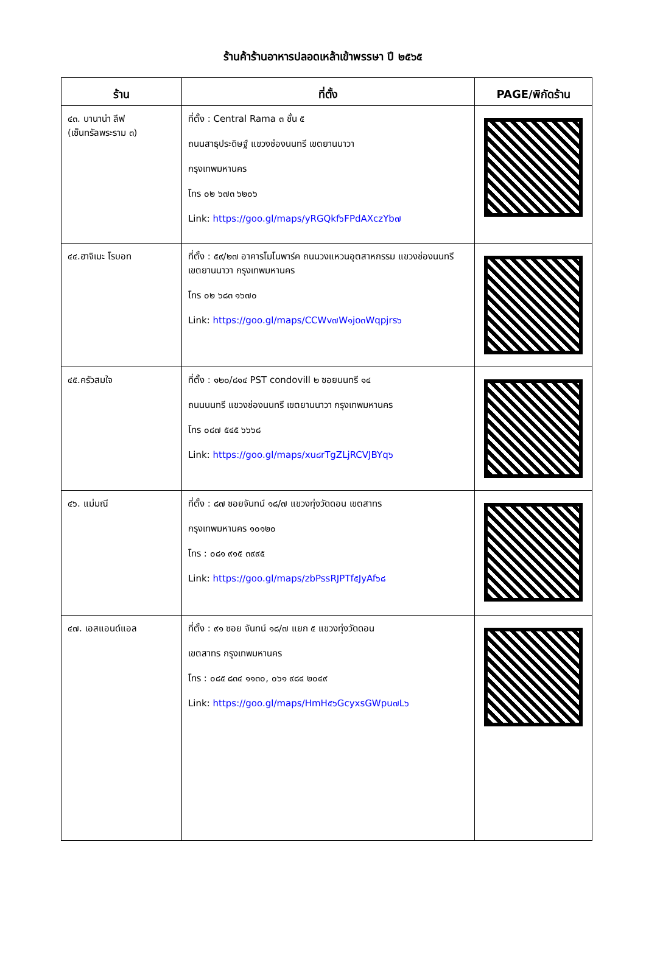ร้านค้าร้านอาหารปลอดเหล้าเข้าพรรษา ปี ๒๕๖๕
| ร้าน | ที่ตั้ง | PAGE/พิกัดร้าน |
| --- | --- | --- |
| ๔๓. บานาน่า ลีฟ (เซ็นทรัลพระราม ๓) | ที่ตั้ง : Central Rama ๓ ชั้น ๕ ถนนสาธุประดิษฐ์ แขวงช่องนนทรี เขตยานนาวา กรุงเทพมหานคร โทร ๐๒ ๖๗๓ ๖๒๐๖ Link: https://goo.gl/maps/yRGQkf๖FPdAXczYb๗ | |
| ๔๔.ฮาจิเมะ โรบอท | ที่ตั้ง : ๕๙/๒๗ อาคารโมโนพาร์ค ถนนวงแหวนอุตสาหกรรม แขวงช่องนนทรี เขตยานนาวา กรุงเทพมหานคร โทร ๐๒ ๖๘๓ ๑๖๗๐ Link: https://goo.gl/maps/CCWv๗W๑jo๓Wqpjrs๖ | |
| ๔๕.ครัวสมใจ | ที่ตั้ง : ๑๒๐/๘๑๔ PST condovill ๒ ซอยนนทรี ๑๔ ถนนนนทรี แขวงช่องนนทรี เขตยานนาวา กรุงเทพมหานคร โทร ๐๘๗ ๕๔๕ ๖๖๖๘ Link: https://goo.gl/maps/xu๘rTgZLjRCVJBYq๖ | |
| ๔๖. แม่มณี | ที่ตั้ง : ๘๗ ซอยจันทน์ ๑๘/๗ แขวงทุ่งวัดดอน เขตสาทร กรุงเทพมหานคร ๑๐๑๒๐ โทร : ๐๘๑ ๙๑๕ ๓๙๙๕ Link: https://goo.gl/maps/zbPssRJPTf๕JyAf๖๘ | |
| ๔๗. เอสแอนด์แอล | ที่ตั้ง : ๙๑ ซอย จันทน์ ๑๘/๗ แยก ๕ แขวงทุ่งวัดดอน เขตสาทร กรุงเทพมหานคร โทร : ๐๘๕ ๘๓๔ ๑๑๓๐, ๐๖๑ ๙๘๔ ๒๐๔๙ Link: https://goo.gl/maps/HmH๕๖GcyxsGWpu๗L๖ | |